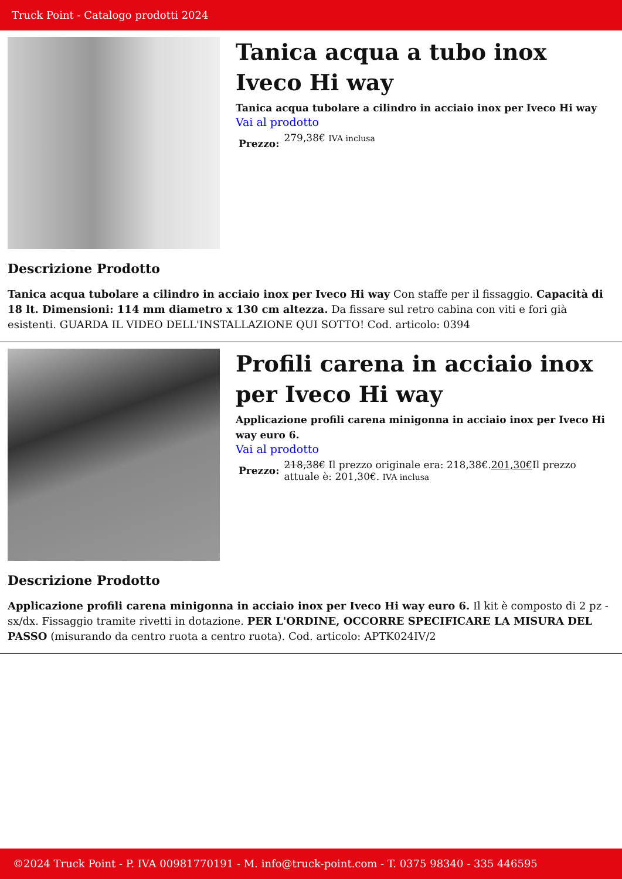Truck Point - Catalogo prodotti 2024
Tanica acqua a tubo inox Iveco Hi way
Tanica acqua tubolare a cilindro in acciaio inox per Iveco Hi way
Vai al prodotto
Prezzo: 279,38€ IVA inclusa
Descrizione Prodotto
Tanica acqua tubolare a cilindro in acciaio inox per Iveco Hi way Con staffe per il fissaggio. Capacità di 18 lt. Dimensioni: 114 mm diametro x 130 cm altezza. Da fissare sul retro cabina con viti e fori già esistenti. GUARDA IL VIDEO DELL'INSTALLAZIONE QUI SOTTO! Cod. articolo: 0394
Profili carena in acciaio inox per Iveco Hi way
Applicazione profili carena minigonna in acciaio inox per Iveco Hi way euro 6.
Vai al prodotto
Prezzo: 218,38€ Il prezzo originale era: 218,38€.201,30€Il prezzo attuale è: 201,30€. IVA inclusa
Descrizione Prodotto
Applicazione profili carena minigonna in acciaio inox per Iveco Hi way euro 6. Il kit è composto di 2 pz - sx/dx. Fissaggio tramite rivetti in dotazione. PER L'ORDINE, OCCORRE SPECIFICARE LA MISURA DEL PASSO (misurando da centro ruota a centro ruota). Cod. articolo: APTK024IV/2
©2024 Truck Point - P. IVA 00981770191 - M. info@truck-point.com - T. 0375 98340 - 335 446595